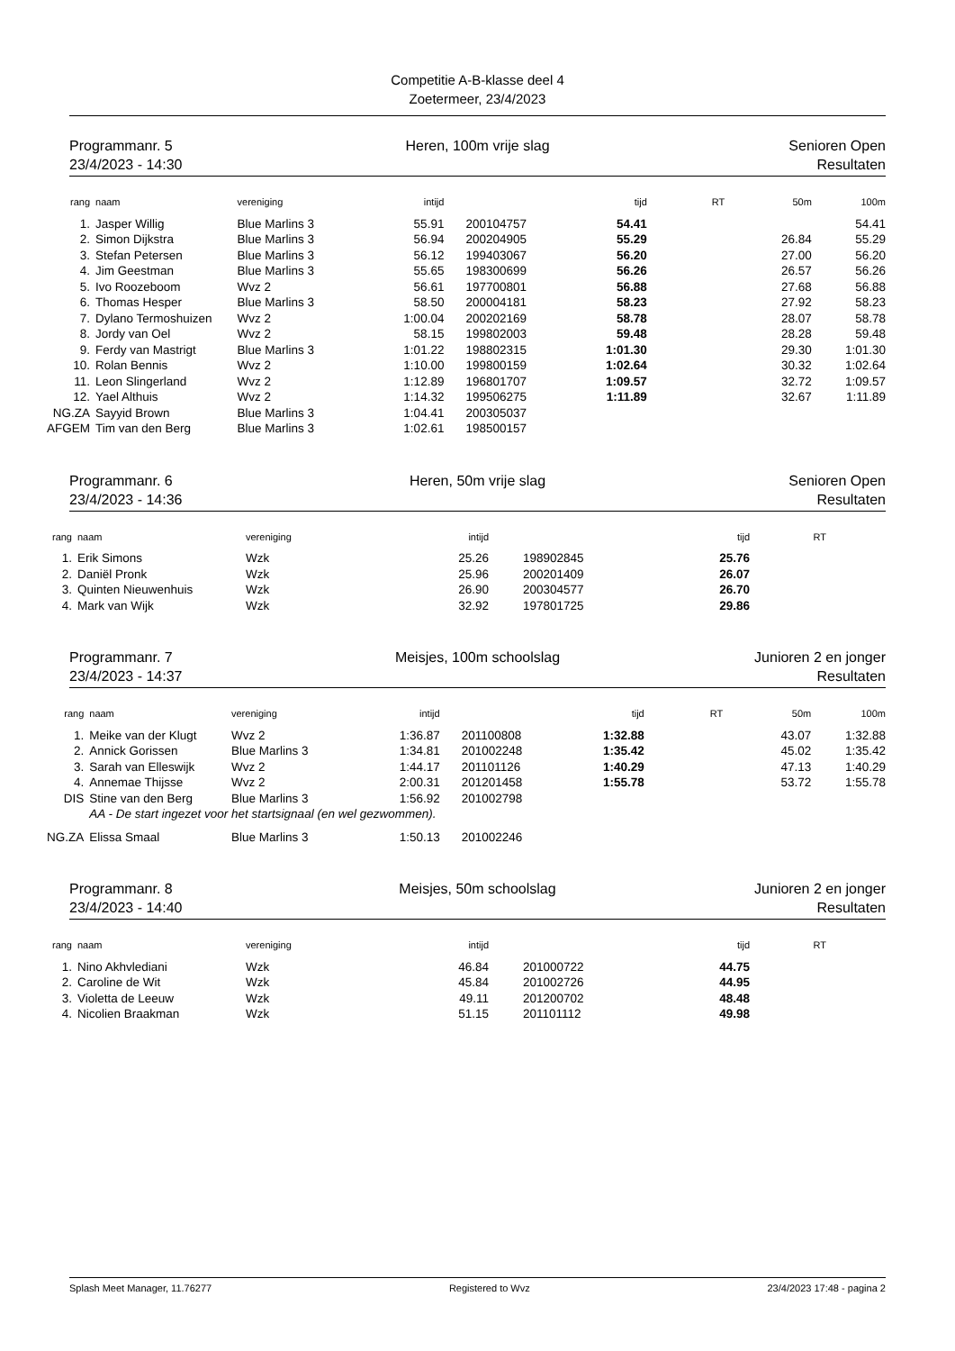Competitie A-B-klasse deel 4
Zoetermeer, 23/4/2023
Programmanr. 5
23/4/2023 - 14:30
Heren, 100m vrije slag
Senioren Open
Resultaten
| rang | naam | vereniging | intijd | | tijd | RT | 50m | 100m |
| --- | --- | --- | --- | --- | --- | --- | --- | --- |
| 1. | Jasper Willig | Blue Marlins 3 | 55.91 | 200104757 | 54.41 | | | 54.41 |
| 2. | Simon Dijkstra | Blue Marlins 3 | 56.94 | 200204905 | 55.29 | | 26.84 | 55.29 |
| 3. | Stefan Petersen | Blue Marlins 3 | 56.12 | 199403067 | 56.20 | | 27.00 | 56.20 |
| 4. | Jim Geestman | Blue Marlins 3 | 55.65 | 198300699 | 56.26 | | 26.57 | 56.26 |
| 5. | Ivo Roozeboom | Wvz 2 | 56.61 | 197700801 | 56.88 | | 27.68 | 56.88 |
| 6. | Thomas Hesper | Blue Marlins 3 | 58.50 | 200004181 | 58.23 | | 27.92 | 58.23 |
| 7. | Dylano Termoshuizen | Wvz 2 | 1:00.04 | 200202169 | 58.78 | | 28.07 | 58.78 |
| 8. | Jordy van Oel | Wvz 2 | 58.15 | 199802003 | 59.48 | | 28.28 | 59.48 |
| 9. | Ferdy van Mastrigt | Blue Marlins 3 | 1:01.22 | 198802315 | 1:01.30 | | 29.30 | 1:01.30 |
| 10. | Rolan Bennis | Wvz 2 | 1:10.00 | 199800159 | 1:02.64 | | 30.32 | 1:02.64 |
| 11. | Leon Slingerland | Wvz 2 | 1:12.89 | 196801707 | 1:09.57 | | 32.72 | 1:09.57 |
| 12. | Yael Althuis | Wvz 2 | 1:14.32 | 199506275 | 1:11.89 | | 32.67 | 1:11.89 |
| NG.ZA | Sayyid Brown | Blue Marlins 3 | 1:04.41 | 200305037 | | | | |
| AFGEM | Tim van den Berg | Blue Marlins 3 | 1:02.61 | 198500157 | | | | |
Programmanr. 6
23/4/2023 - 14:36
Heren, 50m vrije slag
Senioren Open
Resultaten
| rang | naam | vereniging | intijd | | tijd | RT | |
| --- | --- | --- | --- | --- | --- | --- | --- |
| 1. | Erik Simons | Wzk | 25.26 | 198902845 | 25.76 | | |
| 2. | Daniël Pronk | Wzk | 25.96 | 200201409 | 26.07 | | |
| 3. | Quinten Nieuwenhuis | Wzk | 26.90 | 200304577 | 26.70 | | |
| 4. | Mark van Wijk | Wzk | 32.92 | 197801725 | 29.86 | | |
Programmanr. 7
23/4/2023 - 14:37
Meisjes, 100m schoolslag
Junioren 2 en jonger
Resultaten
| rang | naam | vereniging | intijd | | tijd | RT | 50m | 100m |
| --- | --- | --- | --- | --- | --- | --- | --- | --- |
| 1. | Meike van der Klugt | Wvz 2 | 1:36.87 | 201100808 | 1:32.88 | | 43.07 | 1:32.88 |
| 2. | Annick Gorissen | Blue Marlins 3 | 1:34.81 | 201002248 | 1:35.42 | | 45.02 | 1:35.42 |
| 3. | Sarah van Elleswijk | Wvz 2 | 1:44.17 | 201101126 | 1:40.29 | | 47.13 | 1:40.29 |
| 4. | Annemae Thijsse | Wvz 2 | 2:00.31 | 201201458 | 1:55.78 | | 53.72 | 1:55.78 |
| DIS | Stine van den Berg | Blue Marlins 3 | 1:56.92 | 201002798 | | | | |
| | AA - De start ingezet voor het startsignaal (en wel gezwommen). | | | | | | | |
| NG.ZA | Elissa Smaal | Blue Marlins 3 | 1:50.13 | 201002246 | | | | |
Programmanr. 8
23/4/2023 - 14:40
Meisjes, 50m schoolslag
Junioren 2 en jonger
Resultaten
| rang | naam | vereniging | intijd | | tijd | RT | |
| --- | --- | --- | --- | --- | --- | --- | --- |
| 1. | Nino Akhvlediani | Wzk | 46.84 | 201000722 | 44.75 | | |
| 2. | Caroline de Wit | Wzk | 45.84 | 201002726 | 44.95 | | |
| 3. | Violetta de Leeuw | Wzk | 49.11 | 201200702 | 48.48 | | |
| 4. | Nicolien Braakman | Wzk | 51.15 | 201101112 | 49.98 | | |
Splash Meet Manager, 11.76277 Registered to Wvz 23/4/2023 17:48 - pagina 2